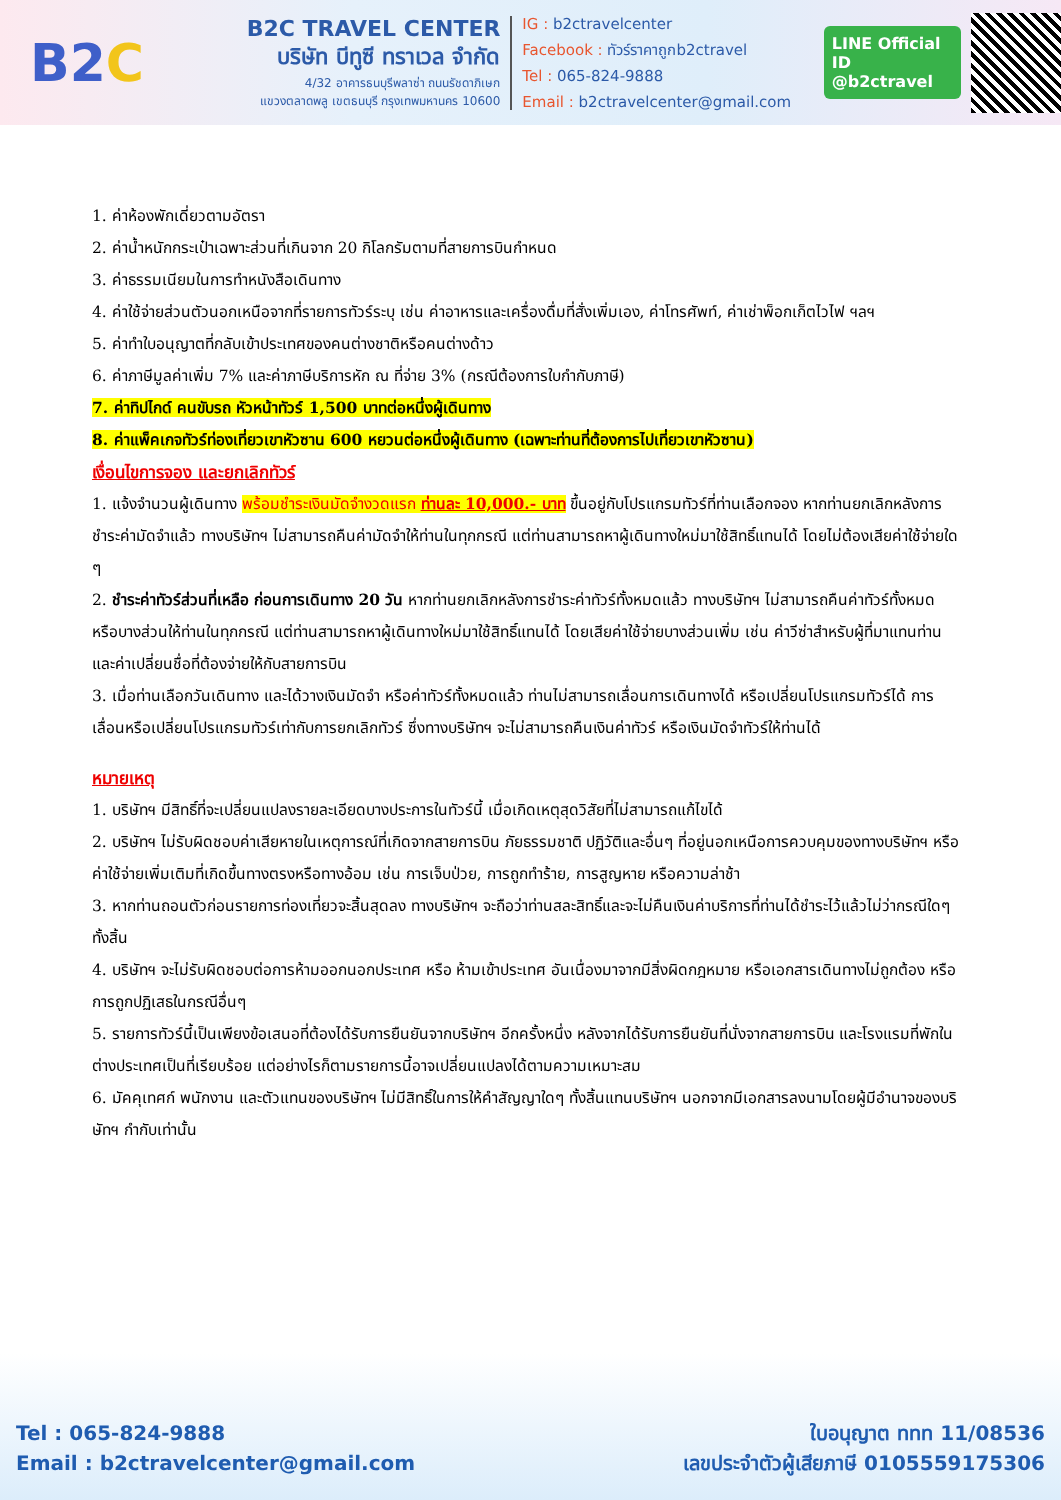B2C
B2C TRAVEL CENTER
บริษัท บีทูซี ทราเวล จำกัด
4/32 อาคารธนบุรีพลาซ่า ถนนรัชดาภิเษก
แขวงตลาดพลู เขตธนบุรี กรุงเทพมหานคร 10600
IG : b2ctravelcenter
Facebook : ทัวร์ราคาถูกb2ctravel
Tel : 065-824-9888
Email : b2ctravelcenter@gmail.com
LINE Official ID
@b2ctravel
1. ค่าห้องพักเดี่ยวตามอัตรา
2. ค่าน้ำหนักกระเป๋าเฉพาะส่วนที่เกินจาก 20 กิโลกรัมตามที่สายการบินกำหนด
3. ค่าธรรมเนียมในการทำหนังสือเดินทาง
4. ค่าใช้จ่ายส่วนตัวนอกเหนือจากที่รายการทัวร์ระบุ เช่น ค่าอาหารและเครื่องดื่มที่สั่งเพิ่มเอง, ค่าโทรศัพท์, ค่าเช่าพ็อกเก็ตไวไฟ ฯลฯ
5. ค่าทำใบอนุญาตที่กลับเข้าประเทศของคนต่างชาติหรือคนต่างด้าว
6. ค่าภาษีมูลค่าเพิ่ม 7% และค่าภาษีบริการหัก ณ ที่จ่าย 3% (กรณีต้องการใบกำกับภาษี)
7. ค่าทิปไกด์ คนขับรถ หัวหน้าทัวร์ 1,500 บาทต่อหนึ่งผู้เดินทาง
8. ค่าแพ็คเกจทัวร์ท่องเที่ยวเขาหัวซาน 600 หยวนต่อหนึ่งผู้เดินทาง (เฉพาะท่านที่ต้องการไปเที่ยวเขาหัวซาน)
เงื่อนไขการจอง และยกเลิกทัวร์
1. แจ้งจำนวนผู้เดินทาง พร้อมชำระเงินมัดจำงวดแรก ท่านละ 10,000.- บาท ขึ้นอยู่กับโปรแกรมทัวร์ที่ท่านเลือกจอง หากท่านยกเลิกหลังการชำระค่ามัดจำแล้ว ทางบริษัทฯ ไม่สามารถคืนค่ามัดจำให้ท่านในทุกกรณี แต่ท่านสามารถหาผู้เดินทางใหม่มาใช้สิทธิ์แทนได้ โดยไม่ต้องเสียค่าใช้จ่ายใด ๆ
2. ชำระค่าทัวร์ส่วนที่เหลือ ก่อนการเดินทาง 20 วัน หากท่านยกเลิกหลังการชำระค่าทัวร์ทั้งหมดแล้ว ทางบริษัทฯ ไม่สามารถคืนค่าทัวร์ทั้งหมด หรือบางส่วนให้ท่านในทุกกรณี แต่ท่านสามารถหาผู้เดินทางใหม่มาใช้สิทธิ์แทนได้ โดยเสียค่าใช้จ่ายบางส่วนเพิ่ม เช่น ค่าวีซ่าสำหรับผู้ที่มาแทนท่าน และค่าเปลี่ยนชื่อที่ต้องจ่ายให้กับสายการบิน
3. เมื่อท่านเลือกวันเดินทาง และได้วางเงินมัดจำ หรือค่าทัวร์ทั้งหมดแล้ว ท่านไม่สามารถเลื่อนการเดินทางได้ หรือเปลี่ยนโปรแกรมทัวร์ได้ การเลื่อนหรือเปลี่ยนโปรแกรมทัวร์เท่ากับการยกเลิกทัวร์ ซึ่งทางบริษัทฯ จะไม่สามารถคืนเงินค่าทัวร์ หรือเงินมัดจำทัวร์ให้ท่านได้
หมายเหตุ
1. บริษัทฯ มีสิทธิ์ที่จะเปลี่ยนแปลงรายละเอียดบางประการในทัวร์นี้ เมื่อเกิดเหตุสุดวิสัยที่ไม่สามารถแก้ไขได้
2. บริษัทฯ ไม่รับผิดชอบค่าเสียหายในเหตุการณ์ที่เกิดจากสายการบิน ภัยธรรมชาติ ปฏิวัติและอื่นๆ ที่อยู่นอกเหนือการควบคุมของทางบริษัทฯ หรือค่าใช้จ่ายเพิ่มเติมที่เกิดขึ้นทางตรงหรือทางอ้อม เช่น การเจ็บป่วย, การถูกทำร้าย, การสูญหาย หรือความล่าช้า
3. หากท่านถอนตัวก่อนรายการท่องเที่ยวจะสิ้นสุดลง ทางบริษัทฯ จะถือว่าท่านสละสิทธิ์และจะไม่คืนเงินค่าบริการที่ท่านได้ชำระไว้แล้วไม่ว่ากรณีใดๆ ทั้งสิ้น
4. บริษัทฯ จะไม่รับผิดชอบต่อการห้ามออกนอกประเทศ หรือ ห้ามเข้าประเทศ อันเนื่องมาจากมีสิ่งผิดกฎหมาย หรือเอกสารเดินทางไม่ถูกต้อง หรือ การถูกปฏิเสธในกรณีอื่นๆ
5. รายการทัวร์นี้เป็นเพียงข้อเสนอที่ต้องได้รับการยืนยันจากบริษัทฯ อีกครั้งหนึ่ง หลังจากได้รับการยืนยันที่นั่งจากสายการบิน และโรงแรมที่พักในต่างประเทศเป็นที่เรียบร้อย แต่อย่างไรก็ตามรายการนี้อาจเปลี่ยนแปลงได้ตามความเหมาะสม
6. มัคคุเทศก์ พนักงาน และตัวแทนของบริษัทฯ ไม่มีสิทธิ์ในการให้คำสัญญาใดๆ ทั้งสิ้นแทนบริษัทฯ นอกจากมีเอกสารลงนามโดยผู้มีอำนาจของบริษัทฯ กำกับเท่านั้น
Tel : 065-824-9888
Email : b2ctravelcenter@gmail.com
ใบอนุญาต ททท 11/08536
เลขประจำตัวผู้เสียภาษี 0105559175306